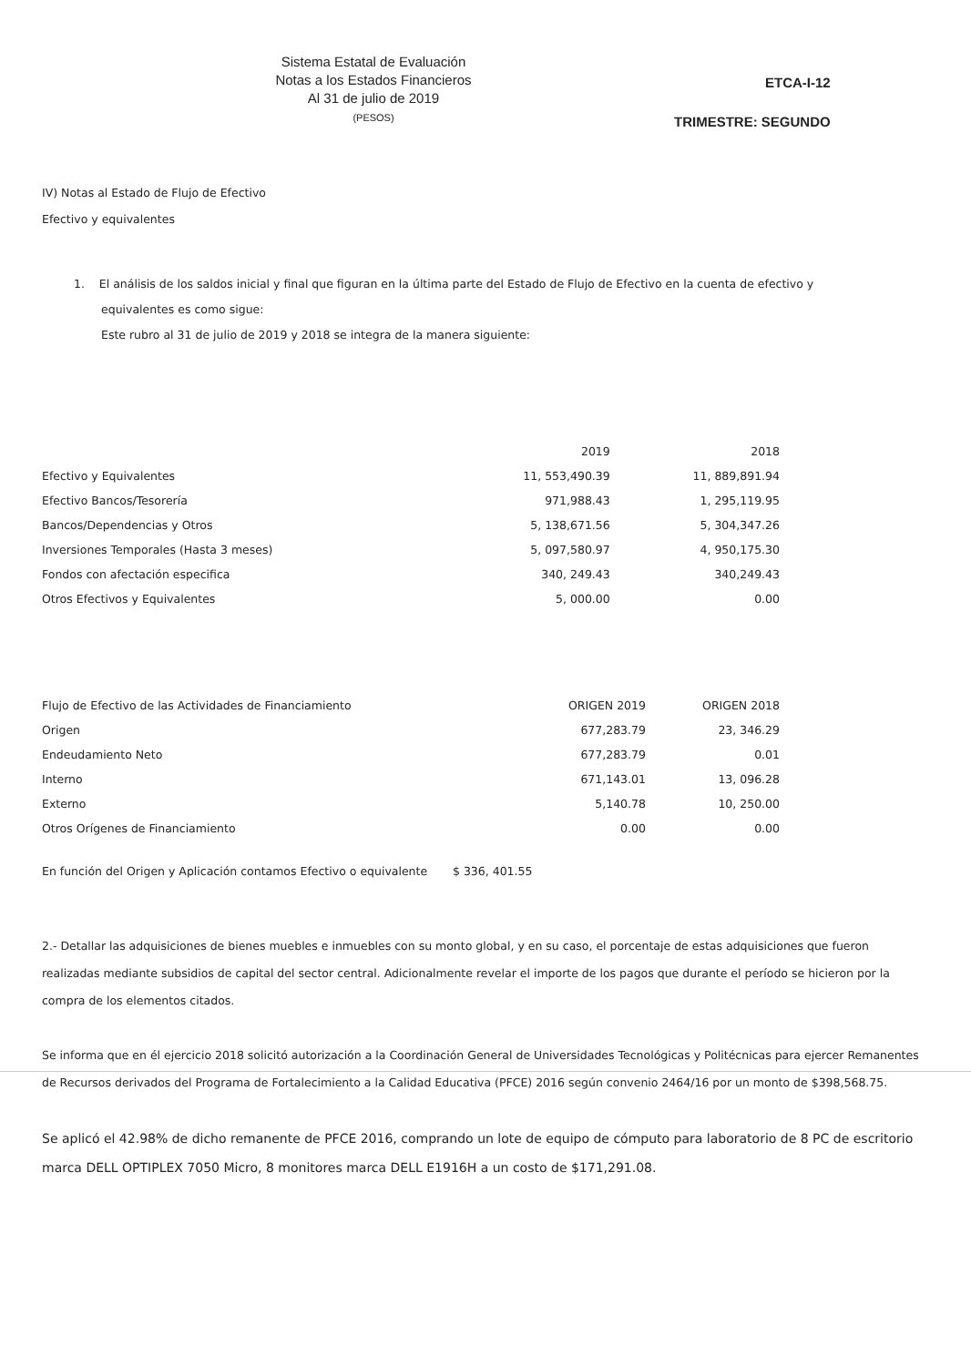Sistema Estatal de Evaluación
Notas a los Estados Financieros
Al 31 de julio de 2019
(PESOS)
ETCA-I-12
TRIMESTRE: SEGUNDO
IV) Notas al Estado de Flujo de Efectivo
Efectivo y equivalentes
1. El análisis de los saldos inicial y final que figuran en la última parte del Estado de Flujo de Efectivo en la cuenta de efectivo y
equivalentes es como sigue:
Este rubro al 31 de julio de 2019 y 2018 se integra de la manera siguiente:
| | 2019 | 2018 |
| --- | --- | --- |
| Efectivo y Equivalentes | 11, 553,490.39 | 11, 889,891.94 |
| Efectivo Bancos/Tesorería | 971,988.43 | 1, 295,119.95 |
| Bancos/Dependencias y Otros | 5, 138,671.56 | 5, 304,347.26 |
| Inversiones Temporales (Hasta 3 meses) | 5, 097,580.97 | 4, 950,175.30 |
| Fondos con afectación especifica | 340, 249.43 | 340,249.43 |
| Otros Efectivos y Equivalentes | 5, 000.00 | 0.00 |
| Flujo de Efectivo de las Actividades de Financiamiento | ORIGEN 2019 | ORIGEN 2018 |
| --- | --- | --- |
| Origen | 677,283.79 | 23, 346.29 |
| Endeudamiento Neto | 677,283.79 | 0.01 |
| Interno | 671,143.01 | 13, 096.28 |
| Externo | 5,140.78 | 10, 250.00 |
| Otros Orígenes de Financiamiento | 0.00 | 0.00 |
En función del Origen y Aplicación contamos Efectivo o equivalente $ 336, 401.55
2.- Detallar las adquisiciones de bienes muebles e inmuebles con su monto global, y en su caso, el porcentaje de estas adquisiciones que fueron realizadas mediante subsidios de capital del sector central. Adicionalmente revelar el importe de los pagos que durante el período se hicieron por la compra de los elementos citados.
Se informa que en él ejercicio 2018 solicitó autorización a la Coordinación General de Universidades Tecnológicas y Politécnicas para ejercer Remanentes de Recursos derivados del Programa de Fortalecimiento a la Calidad Educativa (PFCE) 2016 según convenio 2464/16 por un monto de $398,568.75.
Se aplicó el 42.98% de dicho remanente de PFCE 2016, comprando un lote de equipo de cómputo para laboratorio de 8 PC de escritorio marca DELL OPTIPLEX 7050 Micro, 8 monitores marca DELL E1916H a un costo de $171,291.08.